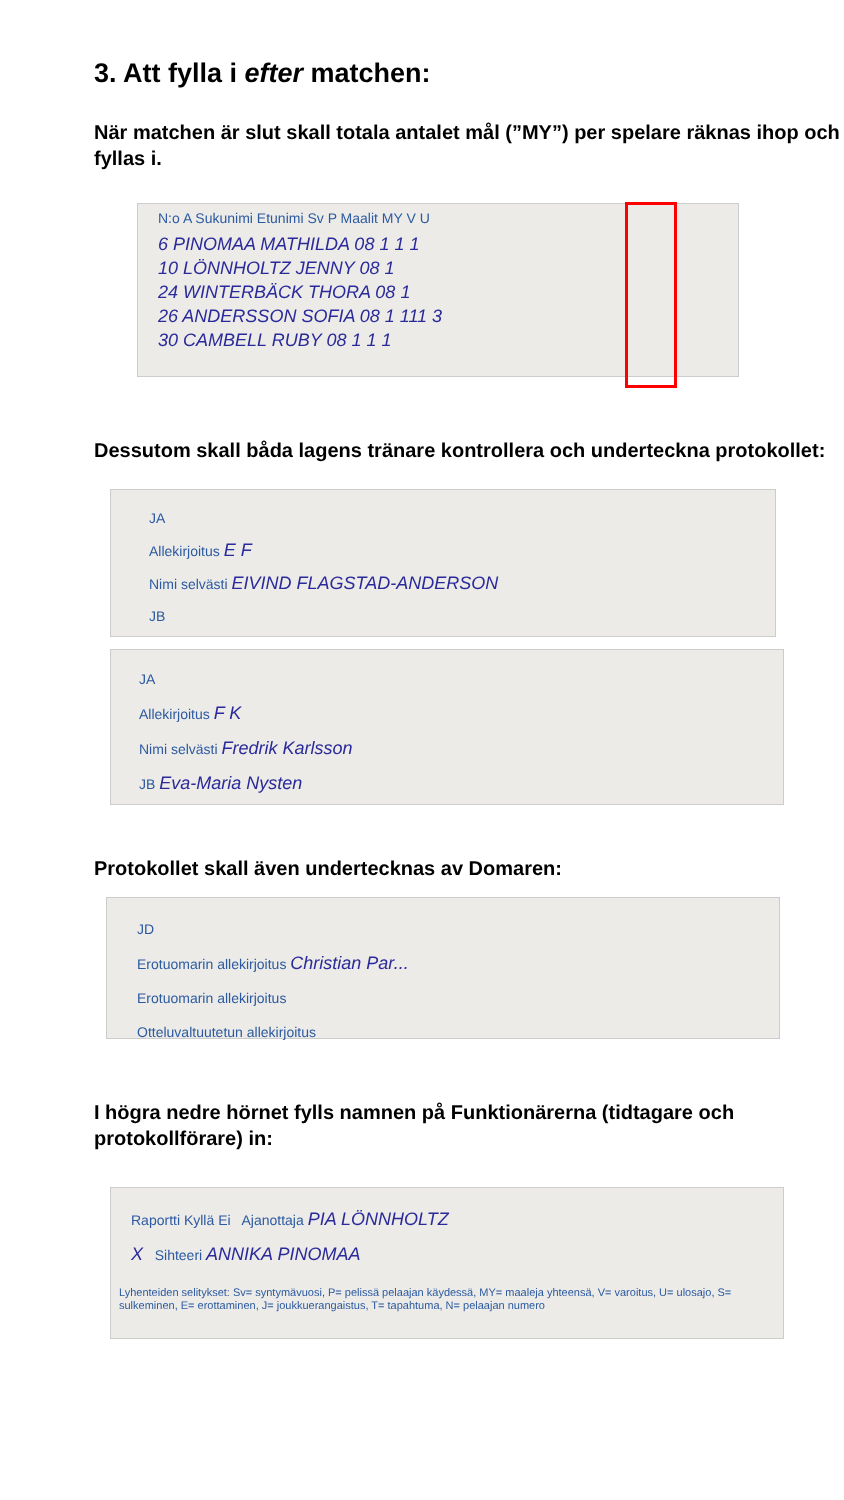3. Att fylla i efter matchen:
När matchen är slut skall totala antalet mål (”MY”) per spelare räknas ihop och fyllas i.
N:o A Sukunimi Etunimi Sv P Maalit MY V U
6 PINOMAA MATHILDA 08 1 1 1
10 LÖNNHOLTZ JENNY 08 1
24 WINTERBÄCK THORA 08 1
26 ANDERSSON SOFIA 08 1 111 3
30 CAMBELL RUBY 08 1 1 1
Dessutom skall båda lagens tränare kontrollera och underteckna protokollet:
JA
Allekirjoitus E F
Nimi selvästi EIVIND FLAGSTAD-ANDERSON
JB
JA
Allekirjoitus F K
Nimi selvästi Fredrik Karlsson
JB Eva-Maria Nysten
Protokollet skall även undertecknas av Domaren:
JD
Erotuomarin allekirjoitus Christian Par...
Erotuomarin allekirjoitus
Otteluvaltuutetun allekirjoitus
I högra nedre hörnet fylls namnen på Funktionärerna (tidtagare och protokollförare) in:
Raportti Kyllä Ei Ajanottaja PIA LÖNNHOLTZ
X Sihteeri ANNIKA PINOMAA
Lyhenteiden selitykset: Sv= syntymävuosi, P= pelissä pelaajan käydessä, MY= maaleja yhteensä, V= varoitus, U= ulosajo, S= sulkeminen, E= erottaminen, J= joukkuerangaistus, T= tapahtuma, N= pelaajan numero